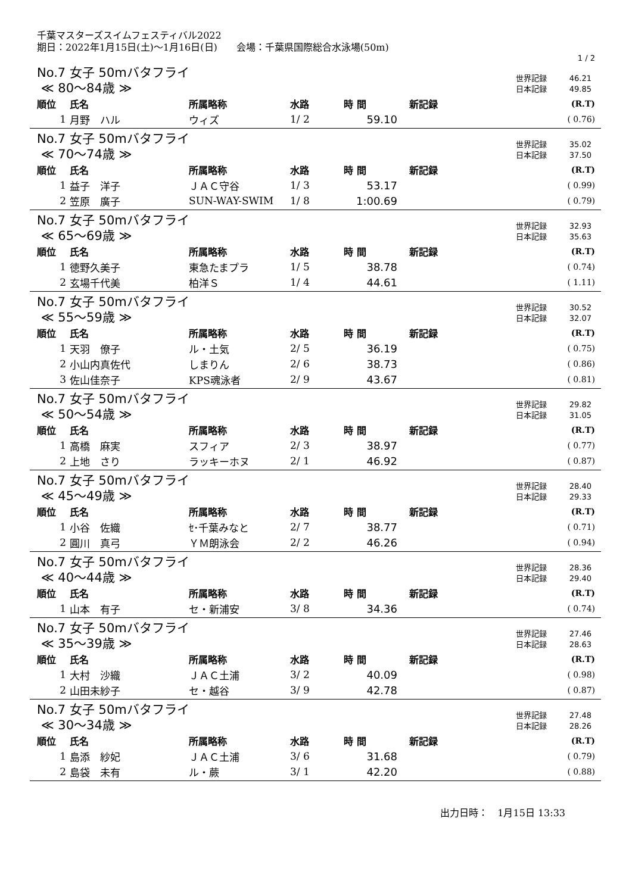千葉マスターズスイムフェスティバル2022
期日：2022年1月15日(土)～1月16日(日)　　会場：千葉県国際総合水泳場(50m)
1 / 2
No.7 女子 50mバタフライ
≪ 80～84歳 ≫
世界記録 46.21
日本記録 49.85
| 順位 | 氏名 | 所属略称 | 水路 | 時 間 | 新記録 | (R.T) |
| --- | --- | --- | --- | --- | --- | --- |
| 1 | 月野 ハル | ウィズ | 1/ 2 | 59.10 | | ( 0.76) |
No.7 女子 50mバタフライ
≪ 70～74歳 ≫
世界記録 35.02
日本記録 37.50
| 順位 | 氏名 | 所属略称 | 水路 | 時 間 | 新記録 | (R.T) |
| --- | --- | --- | --- | --- | --- | --- |
| 1 | 益子 洋子 | ＪＡＣ守谷 | 1/ 3 | 53.17 | | ( 0.99) |
| 2 | 笠原 廣子 | SUN-WAY-SWIM | 1/ 8 | 1:00.69 | | ( 0.79) |
No.7 女子 50mバタフライ
≪ 65～69歳 ≫
世界記録 32.93
日本記録 35.63
| 順位 | 氏名 | 所属略称 | 水路 | 時 間 | 新記録 | (R.T) |
| --- | --- | --- | --- | --- | --- | --- |
| 1 | 徳野久美子 | 東急たまプラ | 1/ 5 | 38.78 | | ( 0.74) |
| 2 | 玄場千代美 | 柏洋Ｓ | 1/ 4 | 44.61 | | ( 1.11) |
No.7 女子 50mバタフライ
≪ 55～59歳 ≫
世界記録 30.52
日本記録 32.07
| 順位 | 氏名 | 所属略称 | 水路 | 時 間 | 新記録 | (R.T) |
| --- | --- | --- | --- | --- | --- | --- |
| 1 | 天羽 僚子 | ル・土気 | 2/ 5 | 36.19 | | ( 0.75) |
| 2 | 小山内真佐代 | しまりん | 2/ 6 | 38.73 | | ( 0.86) |
| 3 | 佐山佳奈子 | KPS魂泳者 | 2/ 9 | 43.67 | | ( 0.81) |
No.7 女子 50mバタフライ
≪ 50～54歳 ≫
世界記録 29.82
日本記録 31.05
| 順位 | 氏名 | 所属略称 | 水路 | 時 間 | 新記録 | (R.T) |
| --- | --- | --- | --- | --- | --- | --- |
| 1 | 高橋 麻実 | スフィア | 2/ 3 | 38.97 | | ( 0.77) |
| 2 | 上地 さり | ラッキーホヌ | 2/ 1 | 46.92 | | ( 0.87) |
No.7 女子 50mバタフライ
≪ 45～49歳 ≫
世界記録 28.40
日本記録 29.33
| 順位 | 氏名 | 所属略称 | 水路 | 時 間 | 新記録 | (R.T) |
| --- | --- | --- | --- | --- | --- | --- |
| 1 | 小谷 佐織 | ｾ･千葉みなと | 2/ 7 | 38.77 | | ( 0.71) |
| 2 | 圓川 真弓 | ＹＭ朗泳会 | 2/ 2 | 46.26 | | ( 0.94) |
No.7 女子 50mバタフライ
≪ 40～44歳 ≫
世界記録 28.36
日本記録 29.40
| 順位 | 氏名 | 所属略称 | 水路 | 時 間 | 新記録 | (R.T) |
| --- | --- | --- | --- | --- | --- | --- |
| 1 | 山本 有子 | セ・新浦安 | 3/ 8 | 34.36 | | ( 0.74) |
No.7 女子 50mバタフライ
≪ 35～39歳 ≫
世界記録 27.46
日本記録 28.63
| 順位 | 氏名 | 所属略称 | 水路 | 時 間 | 新記録 | (R.T) |
| --- | --- | --- | --- | --- | --- | --- |
| 1 | 大村 沙織 | ＪＡＣ土浦 | 3/ 2 | 40.09 | | ( 0.98) |
| 2 | 山田未紗子 | セ・越谷 | 3/ 9 | 42.78 | | ( 0.87) |
No.7 女子 50mバタフライ
≪ 30～34歳 ≫
世界記録 27.48
日本記録 28.26
| 順位 | 氏名 | 所属略称 | 水路 | 時 間 | 新記録 | (R.T) |
| --- | --- | --- | --- | --- | --- | --- |
| 1 | 島添 紗妃 | ＪＡＣ土浦 | 3/ 6 | 31.68 | | ( 0.79) |
| 2 | 島袋 未有 | ル・蕨 | 3/ 1 | 42.20 | | ( 0.88) |
出力日時：　1月15日 13:33